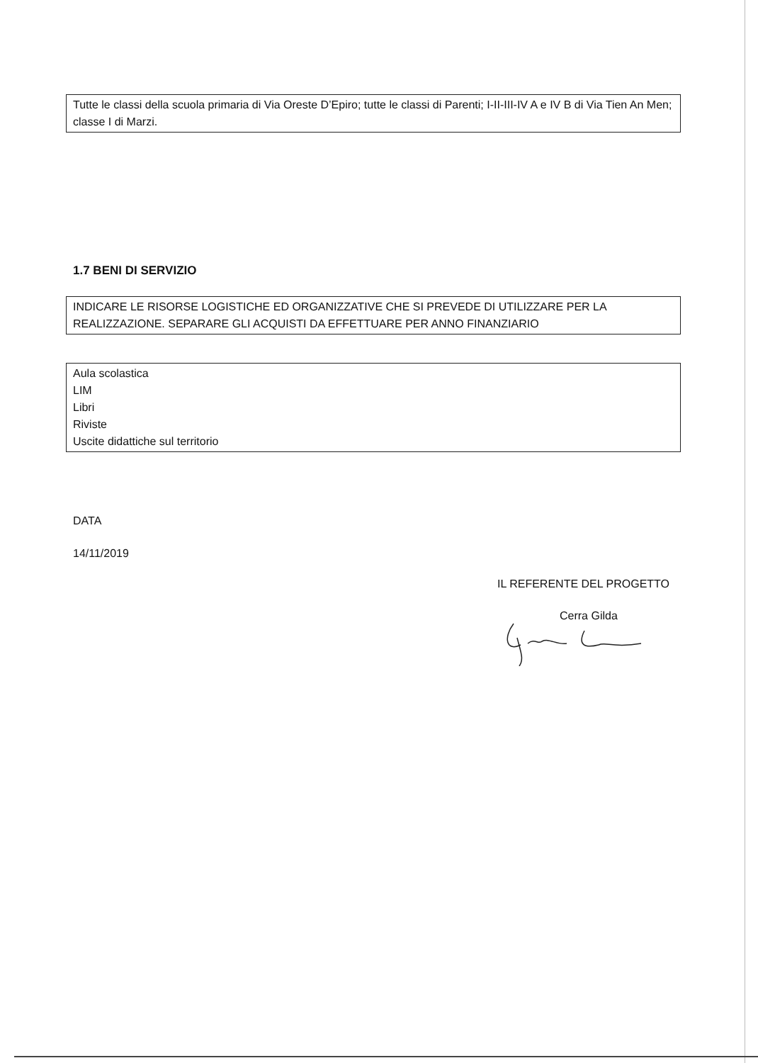Tutte le classi della scuola primaria di Via Oreste D’Epiro; tutte le classi di Parenti; I-II-III-IV A e IV B di Via Tien An Men; classe I di Marzi.
1.7 BENI DI SERVIZIO
INDICARE LE RISORSE LOGISTICHE ED ORGANIZZATIVE CHE SI PREVEDE DI UTILIZZARE PER LA REALIZZAZIONE. SEPARARE GLI ACQUISTI DA EFFETTUARE PER ANNO FINANZIARIO
Aula scolastica
LIM
Libri
Riviste
Uscite didattiche sul territorio
DATA
14/11/2019
IL REFERENTE DEL PROGETTO
Cerra Gilda